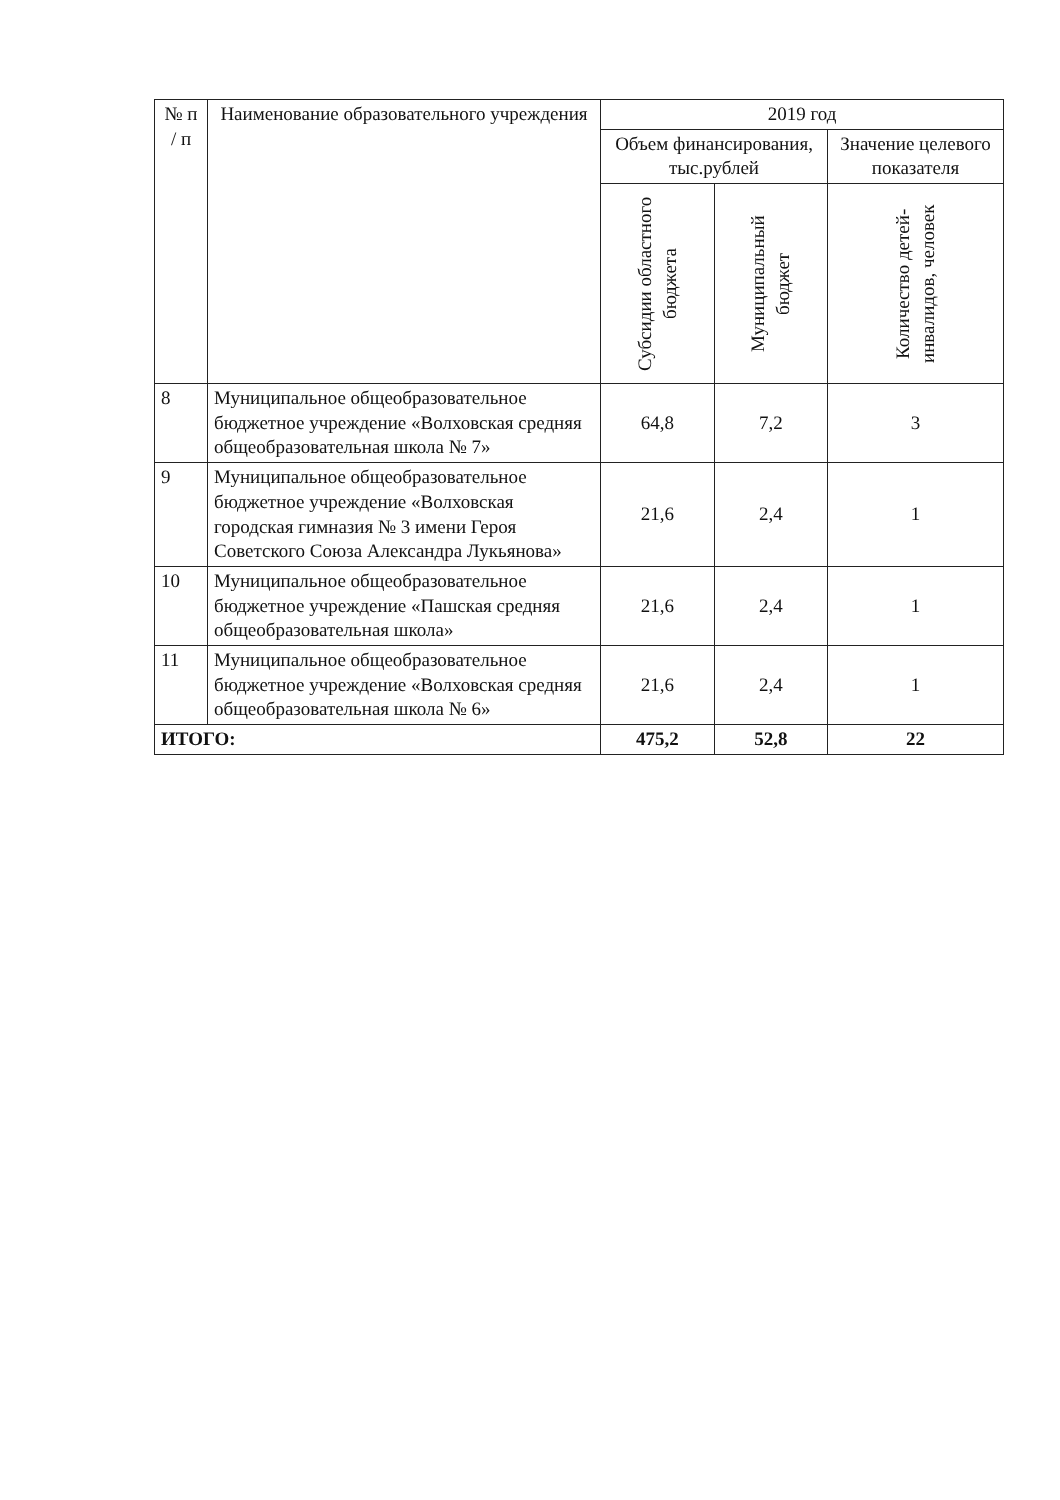| № п / п | Наименование образовательного учреждения | 2019 год | | |
| --- | --- | --- | --- | --- |
| | | Объем финансирования, тыс.рублей | | Значение целевого показателя |
| | | Субсидии областного бюджета | Муниципальный бюджет | Количество детей-инвалидов, человек |
| 8 | Муниципальное общеобразовательное бюджетное учреждение «Волховская средняя общеобразовательная школа № 7» | 64,8 | 7,2 | 3 |
| 9 | Муниципальное общеобразовательное бюджетное учреждение «Волховская городская гимназия № 3 имени Героя Советского Союза Александра Лукьянова» | 21,6 | 2,4 | 1 |
| 10 | Муниципальное общеобразовательное бюджетное учреждение «Пашская средняя общеобразовательная школа» | 21,6 | 2,4 | 1 |
| 11 | Муниципальное общеобразовательное бюджетное учреждение «Волховская средняя общеобразовательная школа № 6» | 21,6 | 2,4 | 1 |
| ИТОГО: | | 475,2 | 52,8 | 22 |